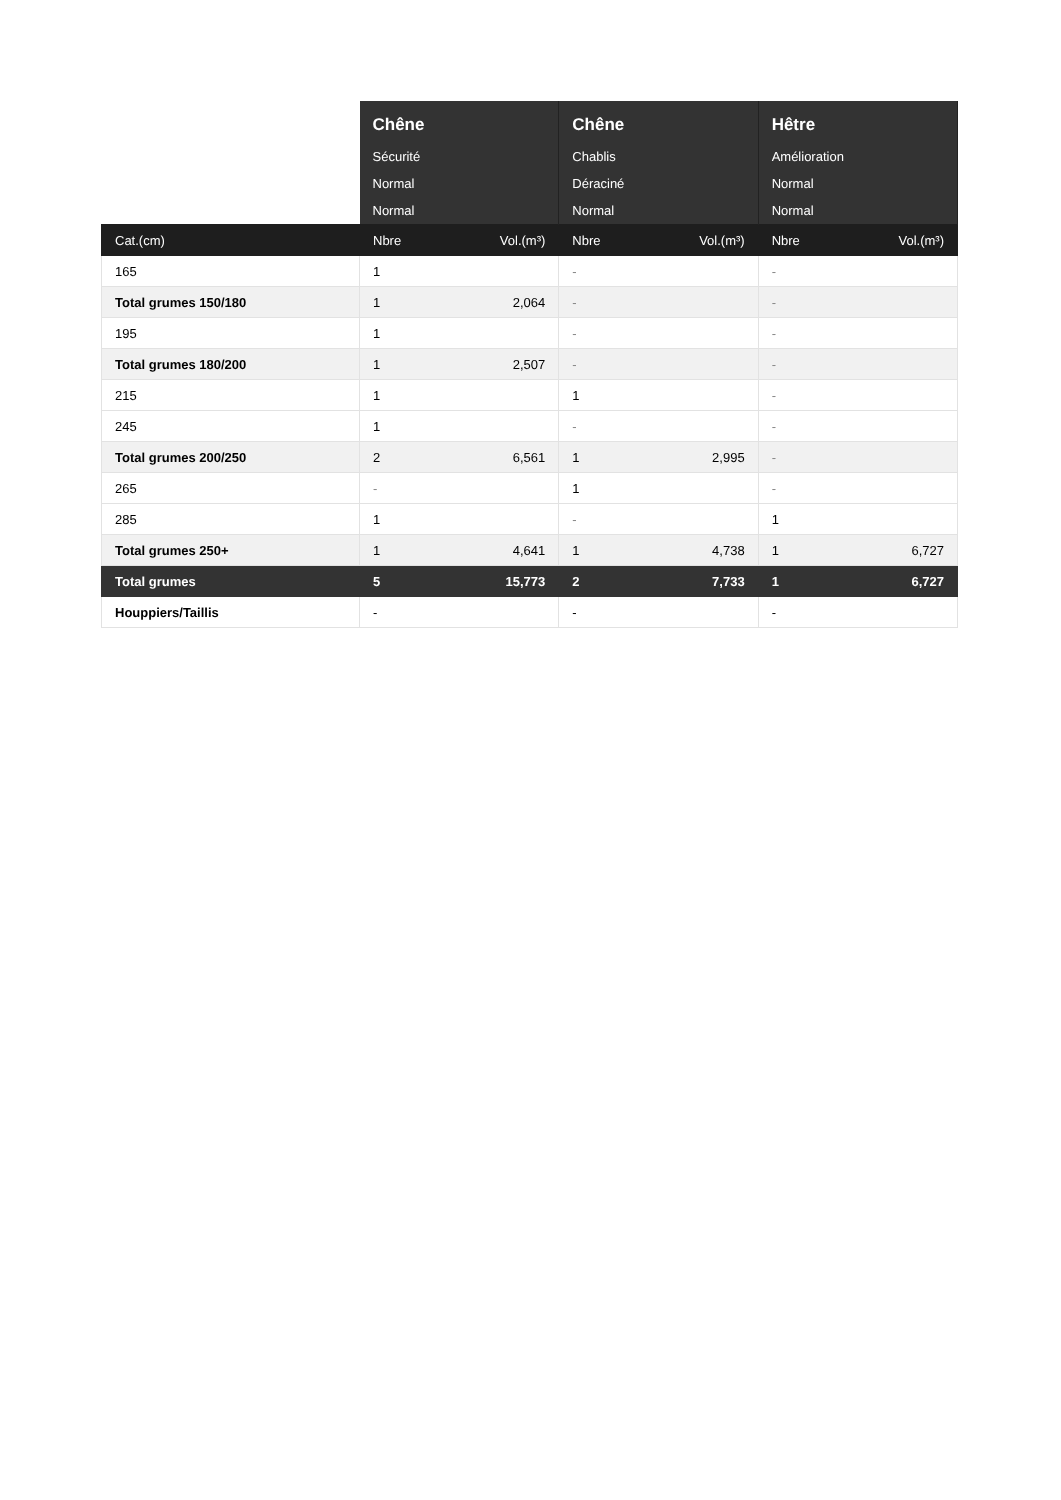| | Chêne Sécurité Normal Normal | | Chêne Chablis Déraciné Normal | | Hêtre Amélioration Normal Normal | |
| --- | --- | --- | --- | --- | --- | --- |
| Cat.(cm) | Nbre | Vol.(m³) | Nbre | Vol.(m³) | Nbre | Vol.(m³) |
| 165 | 1 | | - | | - | |
| Total grumes 150/180 | 1 | 2,064 | - | | - | |
| 195 | 1 | | - | | - | |
| Total grumes 180/200 | 1 | 2,507 | - | | - | |
| 215 | 1 | | 1 | | - | |
| 245 | 1 | | - | | - | |
| Total grumes 200/250 | 2 | 6,561 | 1 | 2,995 | - | |
| 265 | - | | 1 | | - | |
| 285 | 1 | | - | | 1 | |
| Total grumes 250+ | 1 | 4,641 | 1 | 4,738 | 1 | 6,727 |
| Total grumes | 5 | 15,773 | 2 | 7,733 | 1 | 6,727 |
| Houppiers/Taillis | - | | - | | - | |